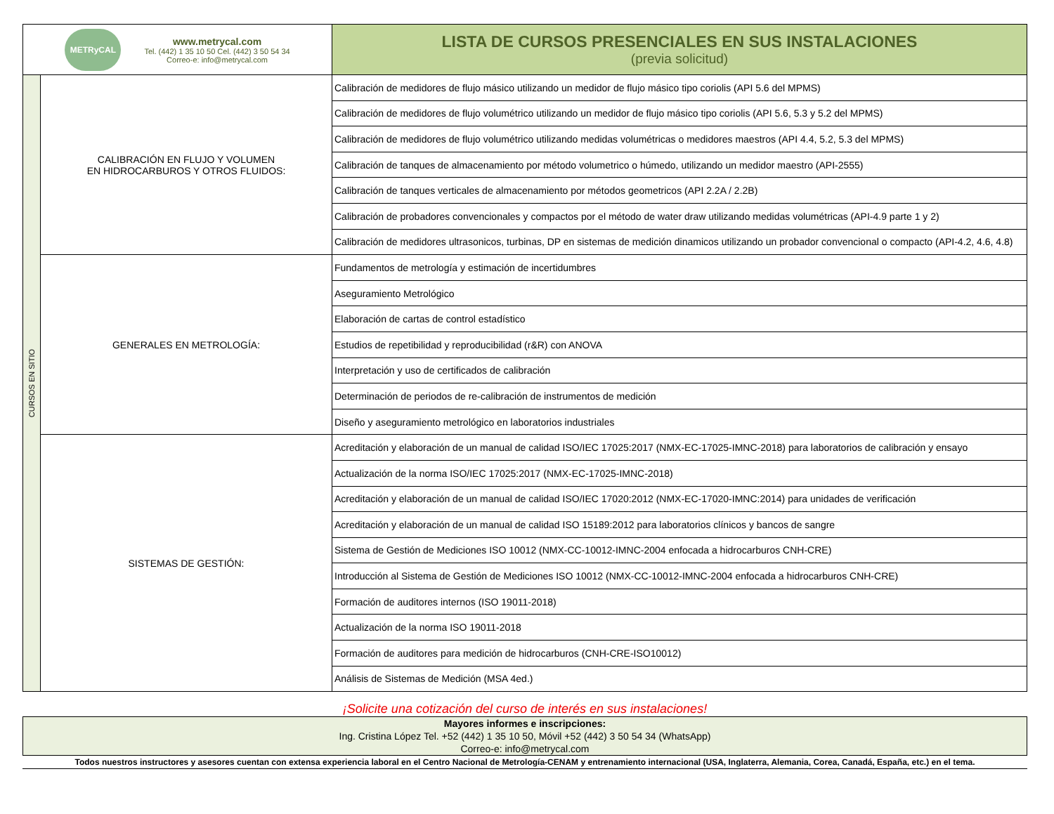| METRyCAL www.metrycal.com Tel. (442) 1 35 10 50 Cel. (442) 3 50 54 34 Correo-e: info@metrycal.com | | LISTA DE CURSOS PRESENCIALES EN SUS INSTALACIONES (previa solicitud) |
| CURSOS EN SITIO | CALIBRACIÓN EN FLUJO Y VOLUMEN EN HIDROCARBUROS Y OTROS FLUIDOS: | Calibración de medidores de flujo másico utilizando un medidor de flujo másico tipo coriolis (API 5.6 del MPMS) |
| | | Calibración de medidores de flujo volumétrico utilizando un medidor de flujo másico tipo coriolis (API 5.6, 5.3 y 5.2 del MPMS) |
| | | Calibración de medidores de flujo volumétrico utilizando medidas volumétricas o medidores maestros (API 4.4, 5.2, 5.3 del MPMS) |
| | | Calibración de tanques de almacenamiento por método volumetrico o húmedo, utilizando un medidor maestro (API-2555) |
| | | Calibración de tanques verticales de almacenamiento por métodos geometricos (API 2.2A / 2.2B) |
| | | Calibración de probadores convencionales y compactos por el método de water draw utilizando medidas volumétricas (API-4.9 parte 1 y 2) |
| | | Calibración de medidores ultrasonicos, turbinas, DP en sistemas de medición dinamicos utilizando un probador convencional o compacto (API-4.2, 4.6, 4.8) |
| | GENERALES EN METROLOGÍA: | Fundamentos de metrología y estimación de incertidumbres |
| | | Aseguramiento Metrológico |
| | | Elaboración de cartas de control estadístico |
| | | Estudios de repetibilidad y reproducibilidad (r&R) con ANOVA |
| | | Interpretación y uso de certificados de calibración |
| | | Determinación de periodos de re-calibración de instrumentos de medición |
| | | Diseño y aseguramiento metrológico en laboratorios industriales |
| | SISTEMAS DE GESTIÓN: | Acreditación y elaboración de un manual de calidad ISO/IEC 17025:2017 (NMX-EC-17025-IMNC-2018) para laboratorios de calibración y ensayo |
| | | Actualización de la norma ISO/IEC 17025:2017 (NMX-EC-17025-IMNC-2018) |
| | | Acreditación y elaboración de un manual de calidad ISO/IEC 17020:2012 (NMX-EC-17020-IMNC:2014) para unidades de verificación |
| | | Acreditación y elaboración de un manual de calidad ISO 15189:2012 para laboratorios clínicos y bancos de sangre |
| | | Sistema de Gestión de Mediciones ISO 10012 (NMX-CC-10012-IMNC-2004 enfocada a hidrocarburos CNH-CRE) |
| | | Introducción al Sistema de Gestión de Mediciones ISO 10012 (NMX-CC-10012-IMNC-2004 enfocada a hidrocarburos CNH-CRE) |
| | | Formación de auditores internos (ISO 19011-2018) |
| | | Actualización de la norma ISO 19011-2018 |
| | | Formación de auditores para medición de hidrocarburos (CNH-CRE-ISO10012) |
| | | Análisis de Sistemas de Medición (MSA 4ed.) |
¡Solicite una cotización del curso de interés en sus instalaciones!
Mayores informes e inscripciones:
Ing. Cristina López Tel. +52 (442) 1 35 10 50, Móvil +52 (442) 3 50 54 34 (WhatsApp)
Correo-e: info@metrycal.com
Todos nuestros instructores y asesores cuentan con extensa experiencia laboral en el Centro Nacional de Metrología-CENAM y entrenamiento internacional (USA, Inglaterra, Alemania, Corea, Canadá, España, etc.) en el tema.